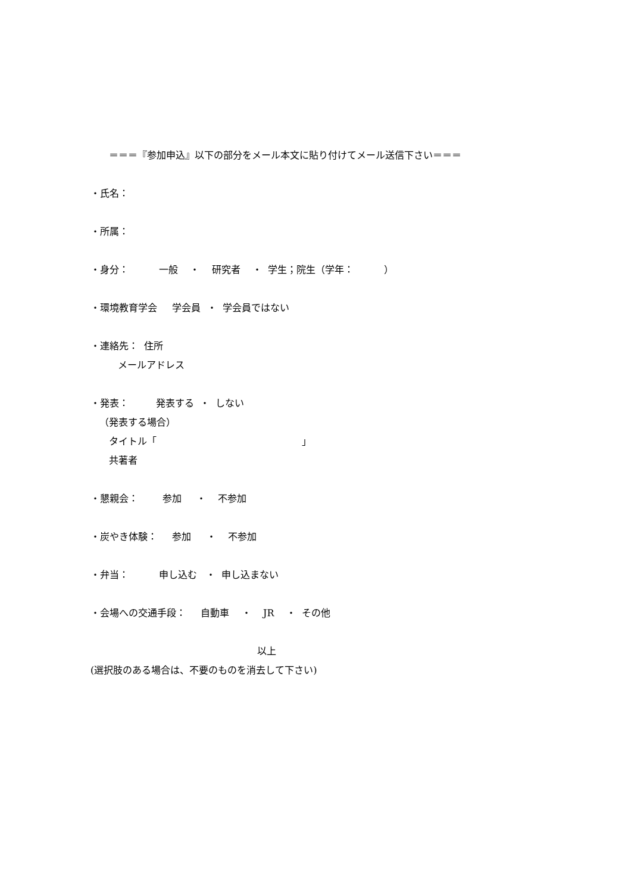＝＝＝『参加申込』以下の部分をメール本文に貼り付けてメール送信下さい＝＝＝
・氏名：
・所属：
・身分： 一般 ・ 研究者 ・ 学生；院生（学年： ）
・環境教育学会 学会員 ・ 学会員ではない
・連絡先： 住所
メールアドレス
・発表： 発表する ・ しない
（発表する場合）
タイトル「 」
共著者
・懇親会： 参加 ・ 不参加
・炭やき体験： 参加 ・ 不参加
・弁当： 申し込む ・ 申し込まない
・会場への交通手段： 自動車 ・ JR ・ その他
以上
(選択肢のある場合は、不要のものを消去して下さい)